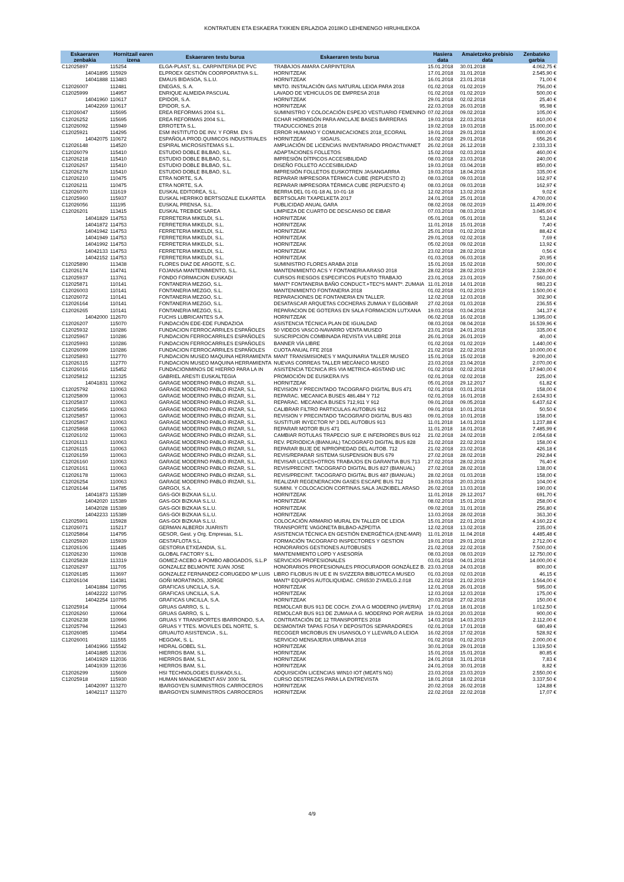KONTRATUEN ETA ESKAERA TXIKIEN ERLAZIOA 2018KO LEHENENGO HIRUHILEKOA
| Eskaeraren zenbakia | Hornitzail earen izena | Eskaeraren testu burua | Eskaeraren testu burua | Hasiera data | Amaietzeko prebisio data | Zenbateko garbia |
| --- | --- | --- | --- | --- | --- | --- |
| C12025897 | 115254 | ELGA-PLAST, S.L. CARPINTERIA DE PVC | TRABAJOS AMARA CARPINTERIA | 15.01.2018 | 30.01.2018 | 4.062,75 € |
| 14041895 | 115929 | ELPROEX GESTIÓN COORPORATIVA S.L. | HORNITZEAK | 17.01.2018 | 31.01.2018 | 2.545,90 € |
| 14041888 | 113483 | EMAUS BIDASOA, S.L.U. | HORNITZEAK | 16.01.2018 | 23.01.2018 | 71,00 € |
| C12026007 | 112481 | ENEGAS, S. A. | MNTO. INSTALACIÓN GAS NATURAL LEIOA PARA 2018 | 01.02.2018 | 01.02.2019 | 756,00 € |
| C12025999 | 114957 | ENRIQUE ALMEIDA PASCUAL | LAVADO DE VEHICULOS DE EMPRESA 2018 | 01.02.2018 | 01.02.2019 | 500,00 € |
| 14041960 | 110617 | EPIDOR, S.A. | HORNITZEAK | 29.01.2018 | 02.02.2018 | 25,40 € |
| 14042269 | 110617 | EPIDOR, S.A. | HORNITZEAK | 22.03.2018 | 26.03.2018 | 95,98 € |
| C12026047 | 115695 | EREA REFORMAS 2004 S.L. | SUMINISTRO Y COLOCACIÓN ESPEJO VESTUARIO FEMENINO | 07.02.2018 | 09.02.2018 | 105,00 € |
| C12026252 | 115695 | EREA REFORMAS 2004 S.L. | ECHAR HORMIGÓN PARA ANCLAJE BASES BARRERAS | 19.03.2018 | 22.03.2018 | 810,00 € |
| C12026092 | 115949 | ERROTETA S.L. | TRADUCCIONES 2018 | 19.02.2018 | 19.03.2018 | 15.000,00 € |
| C12025921 | 114295 | ESM INSTITUTO DE INV. Y FORM. EN S | ERROR HUMANO Y COMUNICACIONES 2018_ECORAIL | 19.01.2018 | 29.01.2018 | 8.000,00 € |
| 14042075 | 110672 | ESPAÑOLA PROD.QUIMICOS INDUSTRIALES | HORNITZEAK SIGAUS. | 16.02.2018 | 29.01.2018 | 656,26 € |
| C12026148 | 114520 | ESPIRAL MICROSISTEMAS S.L. | AMPLIACIÓN DE LICENCIAS INVENTARIADO PROACTIVANET | 26.02.2018 | 26.12.2018 | 2.333,33 € |
| C12026079 | 115410 | ESTUDIO DOBLE BILBAO, S.L. | ADAPTACIONES FOLLETOS | 15.02.2018 | 02.03.2018 | 460,00 € |
| C12026218 | 115410 | ESTUDIO DOBLE BILBAO, S.L. | IMPRESIÓN DÍTPICOS ACCESIBILIDAD | 08.03.2018 | 23.03.2018 | 240,00 € |
| C12026267 | 115410 | ESTUDIO DOBLE BILBAO, S.L. | DISEÑO FOLLETO ACCESIBILIDAD | 19.03.2018 | 03.04.2018 | 850,00 € |
| C12026278 | 115410 | ESTUDIO DOBLE BILBAO, S.L. | IMPRESIÓN FOLLETOS EUSKOTREN JASANGARRIA | 19.03.2018 | 18.04.2018 | 335,00 € |
| C12026210 | 110475 | ETRA NORTE, S.A. | REPARAR IMPRESORA TÉRMICA CUBE (REPUESTO 2) | 08.03.2018 | 09.03.2018 | 162,97 € |
| C12026211 | 110475 | ETRA NORTE, S.A. | REPARAR IMPRESORA TÉRMICA CUBE (REPUESTO 4) | 08.03.2018 | 09.03.2018 | 162,97 € |
| C12026070 | 111619 | EUSKAL EDITOREA, S.L. | BERRIA DEL 01-01-18 AL 10-01-18 | 12.02.2018 | 13.02.2018 | 9,02 € |
| C12025960 | 115937 | EUSKAL HERRIKO BERTSOZALE ELKARTEA | BERTSOLARI TXAPELKETA 2017 | 24.01.2018 | 25.01.2018 | 4.700,00 € |
| C12026056 | 111195 | EUSKAL PRENSA, S.L. | PUBLICIDAD ANUAL GARA | 08.02.2018 | 08.02.2019 | 11.409,00 € |
| C12026201 | 113415 | EUSKAL TREBIDE SAREA | LIMPIEZA DE CUARTO DE DESCANSO DE EIBAR | 07.03.2018 | 08.03.2018 | 3.045,60 € |
| 14041829 | 114753 | FERRETERIA MIKELDI, S.L. | HORNITZEAK | 05.01.2018 | 05.01.2018 | 53,24 € |
| 14041872 | 114753 | FERRETERIA MIKELDI, S.L. | HORNITZEAK | 11.01.2018 | 15.01.2018 | 7,40 € |
| 14041942 | 114753 | FERRETERIA MIKELDI, S.L. | HORNITZEAK | 25.01.2018 | 01.02.2018 | 88,42 € |
| 14041949 | 114753 | FERRETERIA MIKELDI, S.L. | HORNITZEAK | 29.01.2018 | 02.02.2018 | 7,69 € |
| 14041992 | 114753 | FERRETERIA MIKELDI, S.L. | HORNITZEAK | 05.02.2018 | 09.02.2018 | 13,92 € |
| 14042133 | 114753 | FERRETERIA MIKELDI, S.L. | HORNITZEAK | 23.02.2018 | 28.02.2018 | 0,56 € |
| 14042152 | 114753 | FERRETERIA MIKELDI, S.L. | HORNITZEAK | 01.03.2018 | 06.03.2018 | 20,95 € |
| C12025890 | 113438 | FLORES DIAZ DE ARGOTE, S.C. | SUMINISTRO FLORES ARABA 2018 | 15.01.2018 | 15.02.2018 | 500,00 € |
| C12026174 | 114741 | FOJANSA MANTENIMIENTO, S.L. | MANTENIMIENTO ACS Y FONTANERIA ARASO 2018 | 28.02.2018 | 28.02.2019 | 2.328,00 € |
| C12025937 | 113761 | FONDO FORMACION EUSKADI | CURSOS RIESGOS ESPECIFICOS PUESTO TRABAJO | 23.01.2018 | 23.01.2019 | 7.560,00 € |
| C12025871 | 110141 | FONTANERIA MEZGO, S.L. | MANTº FONTANERIA BAÑO CONDUCT.+TECºS MANTº. ZUMAIA | 11.01.2018 | 14.01.2018 | 983,23 € |
| C12026003 | 110141 | FONTANERIA MEZGO, S.L. | MANTENIMIENTO FONTANERIA 2018 | 01.02.2018 | 01.02.2019 | 1.500,00 € |
| C12026072 | 110141 | FONTANERIA MEZGO, S.L. | REPARACIONES DE FONTANERIA EN TALLER. | 12.02.2018 | 12.03.2018 | 302,90 € |
| C12026164 | 110141 | FONTANERIA MEZGO, S.L. | DESATASCAR ARQUETAS COCHERAS ZUMAIA Y ELGOIBAR | 27.02.2018 | 01.03.2018 | 236,55 € |
| C12026265 | 110141 | FONTANERIA MEZGO, S.L. | REPARACION DE GOTERAS EN SALA FORMACION LUTXANA | 19.03.2018 | 03.04.2018 | 341,37 € |
| 14042000 | 112670 | FUCHS LUBRICANTES S.A. | HORNITZEAK | 06.02.2018 | 16.02.2018 | 1.395,00 € |
| C12026207 | 115070 | FUNDACIÓN EDE-EDE FUNDAZIOA | ASISTENCIA TÉCNICA PLAN DE IGUALDAD | 08.03.2018 | 08.04.2018 | 16.539,96 € |
| C12025932 | 110286 | FUNDACION FERROCARRILES ESPAÑOLES | 50 VIDEOS VASCO-NAVARRO VENTA MUSEO | 23.01.2018 | 24.01.2018 | 335,00 € |
| C12025967 | 110286 | FUNDACION FERROCARRILES ESPAÑOLES | SUSCRIPCION COMBINADA REVISTA VIA LIBRE 2018 | 26.01.2018 | 26.01.2019 | 40,00 € |
| C12025993 | 110286 | FUNDACION FERROCARRILES ESPAÑOLES | BANNER VÍA LIBRE | 01.02.2018 | 01.02.2019 | 1.440,00 € |
| C12026099 | 110286 | FUNDACION FERROCARRILES ESPAÑOLES | CUOTA ANUAL FFE 2018 | 21.02.2018 | 22.02.2018 | 10.000,00 € |
| C12025893 | 112770 | FUNDACION MUSEO MAQUINA HERRAMIENTA | MANT TRANSMISIONES Y MAQUINARIA TALLER MUSEO | 15.01.2018 | 15.02.2018 | 9.200,00 € |
| C12026315 | 112770 | FUNDACION MUSEO MAQUINA HERRAMIENTA | NUEVAS CORREAS TALLER MECÁNICO MUSEO | 23.03.2018 | 23.04.2018 | 2.070,00 € |
| C12026016 | 115452 | FUNDACIONMINOS DE HIERRO PARA LA IN | ASISTENCIA TECNICA IRS VIA METRICA-4GSTAND UIC | 01.02.2018 | 02.02.2018 | 17.940,00 € |
| C12025812 | 112325 | GABRIEL ARESTI EUSKALTEGIA | PROMOCIÓN DE EUSKERA IVS | 02.01.2018 | 02.02.2018 | 225,00 € |
| 14041831 | 110062 | GARAGE MODERNO PABLO IRIZAR, S.L. | HORNITZEAK | 05.01.2018 | 29.12.2017 | 61,82 € |
| C12025792 | 110063 | GARAGE MODERNO PABLO IRIZAR, S.L. | REVISION Y PRECINTADO TACOGRAFO DIGITAL BUS 471 | 02.01.2018 | 03.01.2018 | 158,00 € |
| C12025809 | 110063 | GARAGE MODERNO PABLO IRIZAR, S.L. | REPARAC. MECANICA BUSES 486,484 Y 712 | 02.01.2018 | 16.01.2018 | 2.634,93 € |
| C12025837 | 110063 | GARAGE MODERNO PABLO IRIZAR, S.L. | REPARAC. MECANICA BUSES 712,911 Y 912 | 09.01.2018 | 09.05.2018 | 6.437,62 € |
| C12025856 | 110063 | GARAGE MODERNO PABLO IRIZAR, S.L. | CALIBRAR FILTRO PARTICULAS AUTOBUS 912 | 09.01.2018 | 10.01.2018 | 50,50 € |
| C12025857 | 110063 | GARAGE MODERNO PABLO IRIZAR, S.L. | REVISION Y PRECINTADO TACOGRAFO DIGITAL BUS 483 | 09.01.2018 | 10.01.2018 | 158,00 € |
| C12025867 | 110063 | GARAGE MODERNO PABLO IRIZAR, S.L. | SUSTITUIR INYECTOR Nº 3 DEL AUTOBUS 913 | 11.01.2018 | 14.01.2018 | 1.237,88 € |
| C12025868 | 110063 | GARAGE MODERNO PABLO IRIZAR, S.L. | REPARAR MOTOR BUS 471 | 11.01.2018 | 18.01.2018 | 7.485,99 € |
| C12026102 | 110063 | GARAGE MODERNO PABLO IRIZAR, S.L. | CAMBIAR ROTULAS TRAPECIO SUP. E INFERIORES BUS 912 | 21.02.2018 | 24.02.2018 | 2.054,68 € |
| C12026113 | 110063 | GARAGE MODERNO PABLO IRIZAR, S.L. | REV. PERIODICA (BIANUAL) TACOGRAFO DIGITAL BUS 828 | 21.02.2018 | 22.02.2018 | 158,00 € |
| C12026115 | 110063 | GARAGE MODERNO PABLO IRIZAR, S.L. | REPARAR BUJE DE N/PROPIEDAD DEL AUTOB. 712 | 21.02.2018 | 23.02.2018 | 426,18 € |
| C12026159 | 110063 | GARAGE MODERNO PABLO IRIZAR, S.L. | REVIS/REPARAR SISTEMA SUSPENSION BUS 679 | 27.02.2018 | 28.02.2018 | 292,84 € |
| C12026160 | 110063 | GARAGE MODERNO PABLO IRIZAR, S.L. | REVISAR LUCES+OTROS TRABAJOS EN GARANTIA BUS 713 | 27.02.2018 | 28.02.2018 | 76,40 € |
| C12026161 | 110063 | GARAGE MODERNO PABLO IRIZAR, S.L. | REVIS/PRECINT. TACOGRAFO DIGITAL BUS 827 (BIANUAL) | 27.02.2018 | 28.02.2018 | 138,00 € |
| C12026178 | 110063 | GARAGE MODERNO PABLO IRIZAR, S.L. | REVIS/PRECINT. TACOGRAFO DIGITAL BUS 487 (BIANUAL) | 28.02.2018 | 01.03.2018 | 158,00 € |
| C12026254 | 110063 | GARAGE MODERNO PABLO IRIZAR, S.L. | REALIZAR REGENERACION GASES ESCAPE BUS 712 | 19.03.2018 | 20.03.2018 | 104,00 € |
| C12026144 | 114785 | GARGOI, S.A. | SUMINI. Y COLOCACION CORTINAS.SALA JAIZKIBEL.ARASO | 26.02.2018 | 13.03.2018 | 190,00 € |
| 14041873 | 115389 | GAS-GOI BIZKAIA S.L.U. | HORNITZEAK | 11.01.2018 | 29.12.2017 | 691,70 € |
| 14042020 | 115389 | GAS-GOI BIZKAIA S.L.U. | HORNITZEAK | 08.02.2018 | 15.01.2018 | 258,00 € |
| 14042028 | 115389 | GAS-GOI BIZKAIA S.L.U. | HORNITZEAK | 09.02.2018 | 31.01.2018 | 256,80 € |
| 14042233 | 115389 | GAS-GOI BIZKAIA S.L.U. | HORNITZEAK | 13.03.2018 | 28.02.2018 | 363,30 € |
| C12025901 | 115928 | GAS-GOI BIZKAIA S.L.U. | COLOCACIÓN ARMARIO MURAL EN TALLER DE LEIOA | 15.01.2018 | 22.01.2018 | 4.160,22 € |
| C12026071 | 115217 | GERMAN ALBERDI JUARISTI | TRANSPORTE VAGONETA BILBAO-AZPEITIA | 12.02.2018 | 13.02.2018 | 235,00 € |
| C12025864 | 114795 | GESOR, Gest. y Org. Empresas, S.L. | ASISTENCIA TÉCNICA EN GESTIÓN ENERGÉTICA (ENE-MAR) | 11.01.2018 | 11.04.2018 | 4.485,48 € |
| C12025920 | 115939 | GESTAFLOTA S.L. | FORMACIÓN TACOGRAFO INSPECTORES Y GESTION | 19.01.2018 | 29.01.2018 | 2.712,00 € |
| C12026106 | 111485 | GESTORIA ETXEANDIA, S.L. | HONORARIOS GESTIONES AUTOBUSES | 21.02.2018 | 22.02.2018 | 7.500,00 € |
| C12026230 | 110938 | GLOBAL FACTORY S.L. | MANTENIMIENTO LOPD Y ASESORÍA | 08.03.2018 | 08.03.2019 | 12.750,00 € |
| C12025828 | 113319 | GOMEZ-ACEBO & POMBO ABOGADOS, S.L.P | SERVICIOS PROFESIONALES | 03.01.2018 | 04.01.2018 | 14.000,00 € |
| C12026297 | 111705 | GONZALEZ BELMONTE JUAN JOSE | HONORARIOS PROFESIONALES PROCURADOR GONZÁLEZ B. | 23.03.2018 | 24.03.2018 | 800,00 € |
| C12026185 | 113697 | GONZALEZ FERNANDEZ-CORUGEDO Mª LUIS | LIBRO FILOBUS IN UE E IN SVIZZERA BIBLIOTECA MUSEO | 01.03.2018 | 02.03.2018 | 46,15 € |
| C12026104 | 114381 | GOÑI MORATINOS, JORGE | MANTº EQUIPOS AUTOLIQUIDAC. CR6530 ZYA/ELG.2.018 | 21.02.2018 | 21.02.2019 | 1.564,00 € |
| 14041884 | 110795 | GRAFICAS UNCILLA, S.A. | HORNITZEAK | 12.01.2018 | 26.01.2018 | 595,00 € |
| 14042222 | 110795 | GRAFICAS UNCILLA, S.A. | HORNITZEAK | 12.03.2018 | 12.03.2018 | 175,00 € |
| 14042254 | 110795 | GRAFICAS UNCILLA, S.A. | HORNITZEAK | 20.03.2018 | 27.02.2018 | 150,00 € |
| C12025914 | 110064 | GRUAS GARRO, S. L. | REMOLCAR BUS 913 DE COCH. ZYA A G MODERNO (AVERIA) | 17.01.2018 | 18.01.2018 | 1.012,50 € |
| C12026260 | 110064 | GRUAS GARRO, S. L. | REMOLCAR BUS 913 DE ZUMAIA A G. MODERNO POR AVERIA | 19.03.2018 | 20.03.2018 | 900,00 € |
| C12026238 | 110996 | GRUAS Y TRANSPORTES IBARRONDO, S.A. | CONTRATACIÓN DE 12 TRANSPORTES 2018 | 14.03.2018 | 14.03.2019 | 2.112,00 € |
| C12025794 | 112643 | GRUAS Y TTES. MOVILES DEL NORTE, S. | DESMONTAR TAPAS FOSA Y DEPOSITOS SEPARADORES | 02.01.2018 | 17.01.2018 | 680,49 € |
| C12026085 | 110454 | GRUAUTO ASISTENCIA , S.L. | RECOGER MICROBUS EN USANSOLO Y LLEVARLO A LEIOA | 16.02.2018 | 17.02.2018 | 528,92 € |
| C12026001 | 111555 | HEGOAK, S. L. | SERVICIO MENSAJERIA URBANA 2018 | 01.02.2018 | 01.02.2019 | 2.000,00 € |
| 14041966 | 115542 | HIDRAL GOBEL S.L. | HORNITZEAK | 30.01.2018 | 29.01.2018 | 1.319,50 € |
| 14041885 | 112036 | HIERROS BAM, S.L. | HORNITZEAK | 15.01.2018 | 15.01.2018 | 80,85 € |
| 14041929 | 112036 | HIERROS BAM, S.L. | HORNITZEAK | 24.01.2018 | 31.01.2018 | 7,83 € |
| 14041939 | 112036 | HIERROS BAM, S.L. | HORNITZEAK | 24.01.2018 | 30.01.2018 | 8,82 € |
| C12026299 | 115609 | HSI TECHNOLOGIES EUSKADI,S.L. | ADQUISICIÓN LICENCIAS WIN10 IOT (MEATS NG) | 23.03.2018 | 23.03.2019 | 2.550,00 € |
| C12025918 | 115930 | HUMAN MANAGEMENT ASV 3000 SL | CURSO DESTREZAS PARA LA ENTREVISTA | 18.01.2018 | 18.02.2018 | 3.337,50 € |
| 14042097 | 113270 | IBARGOYEN SUMINISTROS CARROCEROS | HORNITZEAK | 20.02.2018 | 26.02.2018 | 124,88 € |
| 14042117 | 113270 | IBARGOYEN SUMINISTROS CARROCEROS | HORNITZEAK | 22.02.2018 | 22.02.2018 | 17,07 € |
4/9